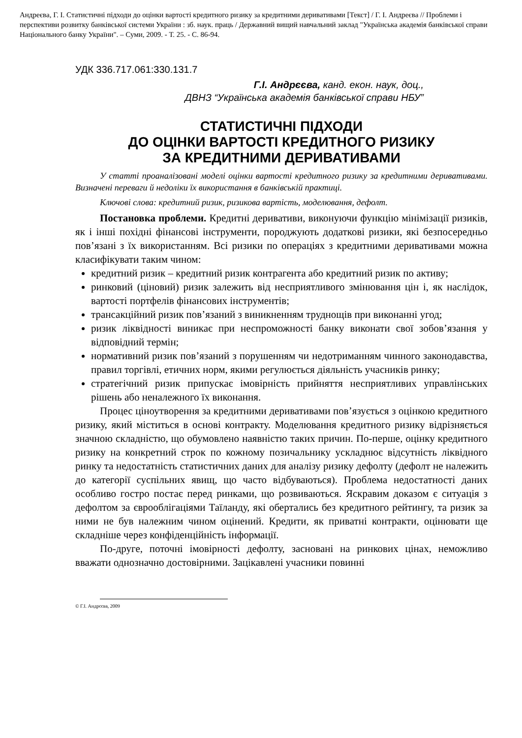Андреєва, Г. І. Статистичні підходи до оцінки вартості кредитного ризику за кредитними деривативами [Текст] / Г. І. Андреєва // Проблеми і перспективи розвитку банківської системи України : зб. наук. праць / Державний вищий навчальний заклад "Українська академія банківської справи Національного банку України". – Суми, 2009. - Т. 25. - С. 86-94.
УДК 336.717.061:330.131.7
Г.І. Андрєєва, канд. екон. наук, доц.,
ДВНЗ “Українська академія банківської справи НБУ”
СТАТИСТИЧНІ ПІДХОДИ
ДО ОЦІНКИ ВАРТОСТІ КРЕДИТНОГО РИЗИКУ
ЗА КРЕДИТНИМИ ДЕРИВАТИВАМИ
У статті проаналізовані моделі оцінки вартості кредитного ризику за кредитними деривативами. Визначені переваги й недоліки їх використання в банківській практиці.
Ключові слова: кредитний ризик, ризикова вартість, моделювання, дефолт.
Постановка проблеми. Кредитні деривативи, виконуючи функцію мінімізації ризиків, як і інші похідні фінансові інструменти, породжують додаткові ризики, які безпосередньо пов’язані з їх використанням. Всі ризики по операціях з кредитними деривативами можна класифікувати таким чином:
кредитний ризик – кредитний ризик контрагента або кредитний ризик по активу;
ринковий (ціновий) ризик залежить від несприятливого змінювання цін і, як наслідок, вартості портфелів фінансових інструментів;
трансакційний ризик пов’язаний з виникненням труднощів при виконанні угод;
ризик ліквідності виникає при неспроможності банку виконати свої зобов’язання у відповідний термін;
нормативний ризик пов’язаний з порушенням чи недотриманням чинного законодавства, правил торгівлі, етичних норм, якими регулюється діяльність учасників ринку;
стратегічний ризик припускає імовірність прийняття несприятливих управлінських рішень або неналежного їх виконання.
Процес ціноутворення за кредитними деривативами пов’язується з оцінкою кредитного ризику, який міститься в основі контракту. Моделювання кредитного ризику відрізняється значною складністю, що обумовлено наявністю таких причин. По-перше, оцінку кредитного ризику на конкретний строк по кожному позичальнику ускладнює відсутність ліквідного ринку та недостатність статистичних даних для аналізу ризику дефолту (дефолт не належить до категорії суспільних явищ, що часто відбуваються). Проблема недостатності даних особливо гостро постає перед ринками, що розвиваються. Яскравим доказом є ситуація з дефолтом за єврооблігаціями Таїланду, які обертались без кредитного рейтингу, та ризик за ними не був належним чином оцінений. Кредити, як приватні контракти, оцінювати ще складніше через конфіденційність інформації.
По-друге, поточні імовірності дефолту, засновані на ринкових цінах, неможливо вважати однозначно достовірними. Зацікавлені учасники повинні
© Г.І. Андрєєва, 2009